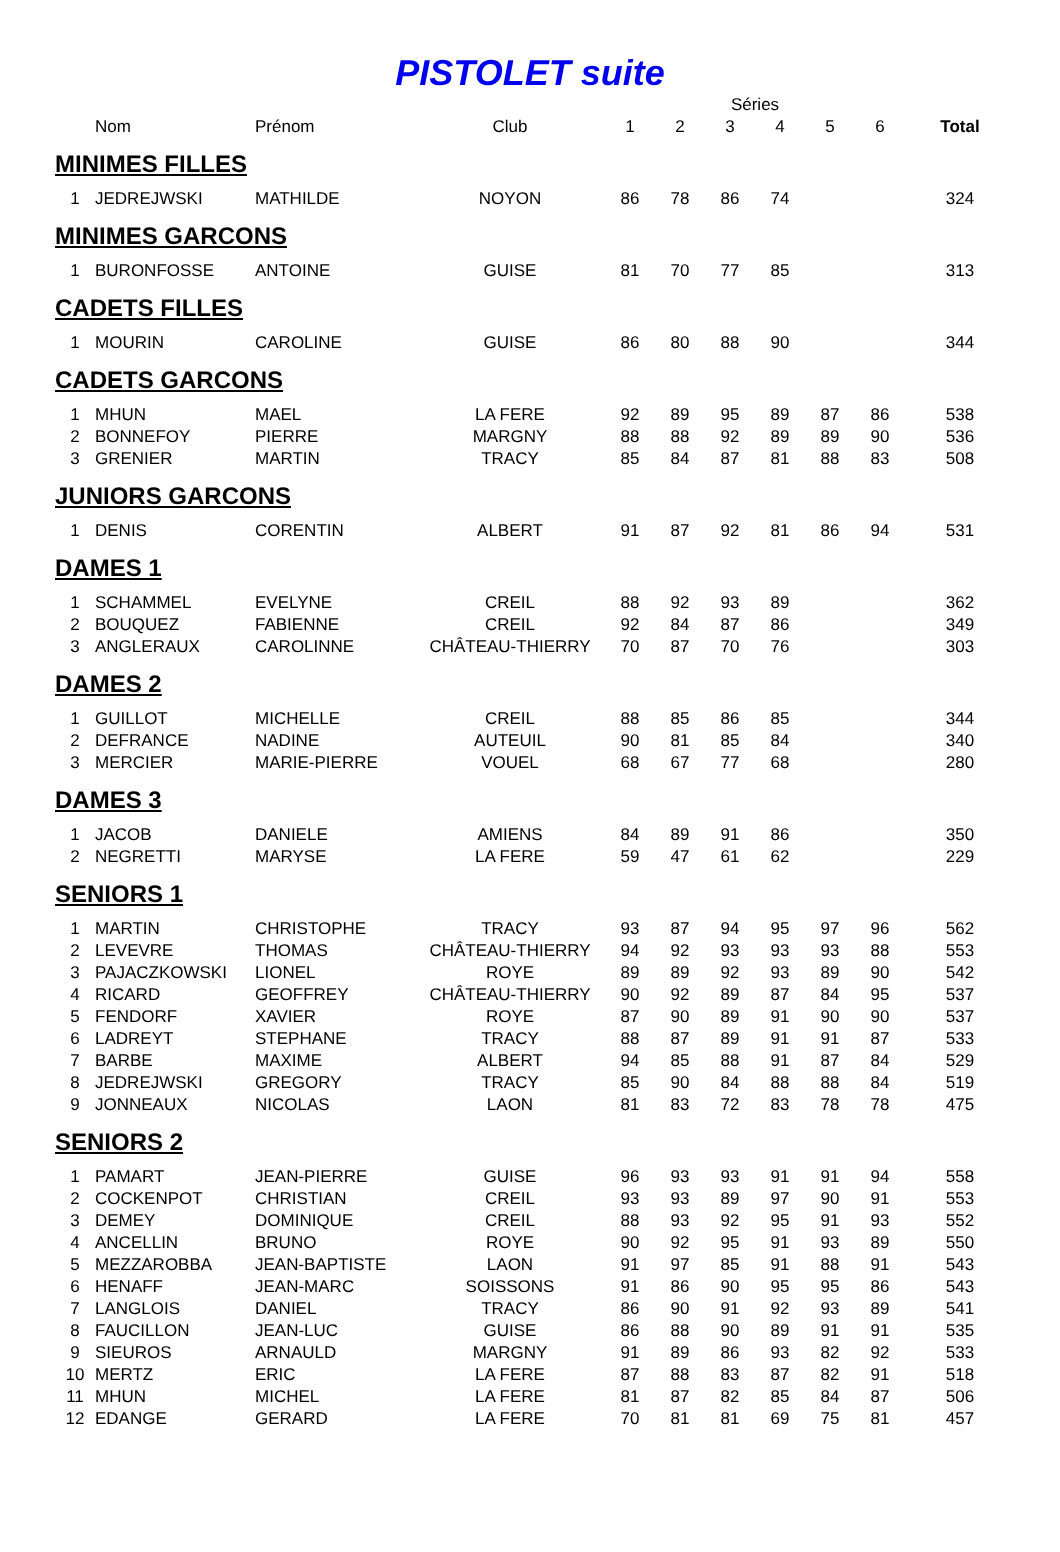PISTOLET suite
| | | | | | | Séries | | | | |
| --- | --- | --- | --- | --- | --- | --- | --- | --- | --- | --- |
| | Nom | Prénom | Club | 1 | 2 | 3 | 4 | 5 | 6 | Total |
| MINIMES FILLES | | | | | | | | | | |
| 1 | JEDREJWSKI | MATHILDE | NOYON | 86 | 78 | 86 | 74 | | | 324 |
| MINIMES GARCONS | | | | | | | | | | |
| 1 | BURONFOSSE | ANTOINE | GUISE | 81 | 70 | 77 | 85 | | | 313 |
| CADETS FILLES | | | | | | | | | | |
| 1 | MOURIN | CAROLINE | GUISE | 86 | 80 | 88 | 90 | | | 344 |
| CADETS GARCONS | | | | | | | | | | |
| 1 | MHUN | MAEL | LA FERE | 92 | 89 | 95 | 89 | 87 | 86 | 538 |
| 2 | BONNEFOY | PIERRE | MARGNY | 88 | 88 | 92 | 89 | 89 | 90 | 536 |
| 3 | GRENIER | MARTIN | TRACY | 85 | 84 | 87 | 81 | 88 | 83 | 508 |
| JUNIORS GARCONS | | | | | | | | | | |
| 1 | DENIS | CORENTIN | ALBERT | 91 | 87 | 92 | 81 | 86 | 94 | 531 |
| DAMES 1 | | | | | | | | | | |
| 1 | SCHAMMEL | EVELYNE | CREIL | 88 | 92 | 93 | 89 | | | 362 |
| 2 | BOUQUEZ | FABIENNE | CREIL | 92 | 84 | 87 | 86 | | | 349 |
| 3 | ANGLERAUX | CAROLINNE | CHÂTEAU-THIERRY | 70 | 87 | 70 | 76 | | | 303 |
| DAMES 2 | | | | | | | | | | |
| 1 | GUILLOT | MICHELLE | CREIL | 88 | 85 | 86 | 85 | | | 344 |
| 2 | DEFRANCE | NADINE | AUTEUIL | 90 | 81 | 85 | 84 | | | 340 |
| 3 | MERCIER | MARIE-PIERRE | VOUEL | 68 | 67 | 77 | 68 | | | 280 |
| DAMES 3 | | | | | | | | | | |
| 1 | JACOB | DANIELE | AMIENS | 84 | 89 | 91 | 86 | | | 350 |
| 2 | NEGRETTI | MARYSE | LA FERE | 59 | 47 | 61 | 62 | | | 229 |
| SENIORS 1 | | | | | | | | | | |
| 1 | MARTIN | CHRISTOPHE | TRACY | 93 | 87 | 94 | 95 | 97 | 96 | 562 |
| 2 | LEVEVRE | THOMAS | CHÂTEAU-THIERRY | 94 | 92 | 93 | 93 | 93 | 88 | 553 |
| 3 | PAJACZKOWSKI | LIONEL | ROYE | 89 | 89 | 92 | 93 | 89 | 90 | 542 |
| 4 | RICARD | GEOFFREY | CHÂTEAU-THIERRY | 90 | 92 | 89 | 87 | 84 | 95 | 537 |
| 5 | FENDORF | XAVIER | ROYE | 87 | 90 | 89 | 91 | 90 | 90 | 537 |
| 6 | LADREYT | STEPHANE | TRACY | 88 | 87 | 89 | 91 | 91 | 87 | 533 |
| 7 | BARBE | MAXIME | ALBERT | 94 | 85 | 88 | 91 | 87 | 84 | 529 |
| 8 | JEDREJWSKI | GREGORY | TRACY | 85 | 90 | 84 | 88 | 88 | 84 | 519 |
| 9 | JONNEAUX | NICOLAS | LAON | 81 | 83 | 72 | 83 | 78 | 78 | 475 |
| SENIORS 2 | | | | | | | | | | |
| 1 | PAMART | JEAN-PIERRE | GUISE | 96 | 93 | 93 | 91 | 91 | 94 | 558 |
| 2 | COCKENPOT | CHRISTIAN | CREIL | 93 | 93 | 89 | 97 | 90 | 91 | 553 |
| 3 | DEMEY | DOMINIQUE | CREIL | 88 | 93 | 92 | 95 | 91 | 93 | 552 |
| 4 | ANCELLIN | BRUNO | ROYE | 90 | 92 | 95 | 91 | 93 | 89 | 550 |
| 5 | MEZZAROBBA | JEAN-BAPTISTE | LAON | 91 | 97 | 85 | 91 | 88 | 91 | 543 |
| 6 | HENAFF | JEAN-MARC | SOISSONS | 91 | 86 | 90 | 95 | 95 | 86 | 543 |
| 7 | LANGLOIS | DANIEL | TRACY | 86 | 90 | 91 | 92 | 93 | 89 | 541 |
| 8 | FAUCILLON | JEAN-LUC | GUISE | 86 | 88 | 90 | 89 | 91 | 91 | 535 |
| 9 | SIEUROS | ARNAULD | MARGNY | 91 | 89 | 86 | 93 | 82 | 92 | 533 |
| 10 | MERTZ | ERIC | LA FERE | 87 | 88 | 83 | 87 | 82 | 91 | 518 |
| 11 | MHUN | MICHEL | LA FERE | 81 | 87 | 82 | 85 | 84 | 87 | 506 |
| 12 | EDANGE | GERARD | LA FERE | 70 | 81 | 81 | 69 | 75 | 81 | 457 |